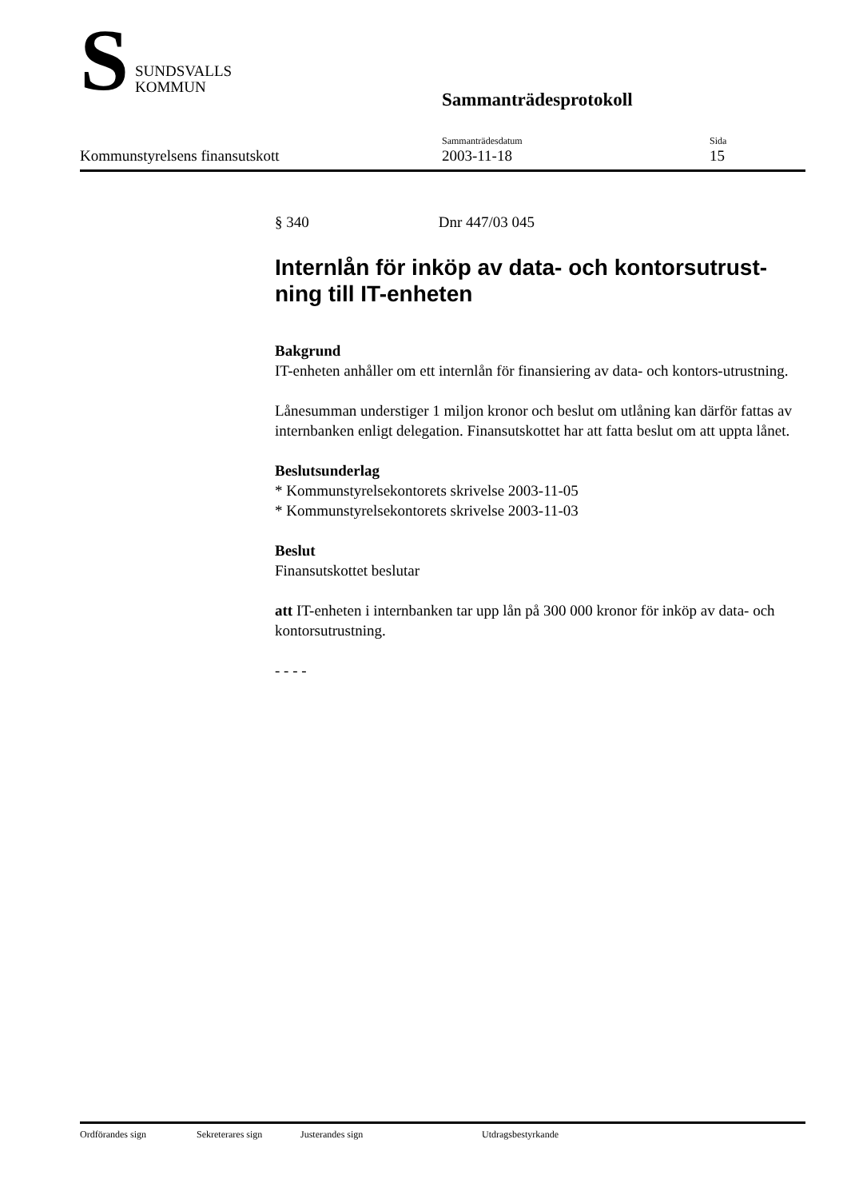S
SUNDSVALLS
KOMMUN
Sammanträdesprotokoll
Kommunstyrelsens finansutskott
Sammanträdesdatum
2003-11-18
Sida
15
§ 340 Dnr 447/03 045
Internlån för inköp av data- och kontorsutrust-ning till IT-enheten
Bakgrund
IT-enheten anhåller om ett internlån för finansiering av data- och kontors-utrustning.
Lånesumman understiger 1 miljon kronor och beslut om utlåning kan därför fattas av internbanken enligt delegation. Finansutskottet har att fatta beslut om att uppta lånet.
Beslutsunderlag
* Kommunstyrelsekontorets skrivelse 2003-11-05
* Kommunstyrelsekontorets skrivelse 2003-11-03
Beslut
Finansutskottet beslutar
att IT-enheten i internbanken tar upp lån på 300 000 kronor för inköp av data- och kontorsutrustning.
- - - -
Ordförandes sign Sekreterares sign Justerandes sign Utdragsbestyrkande